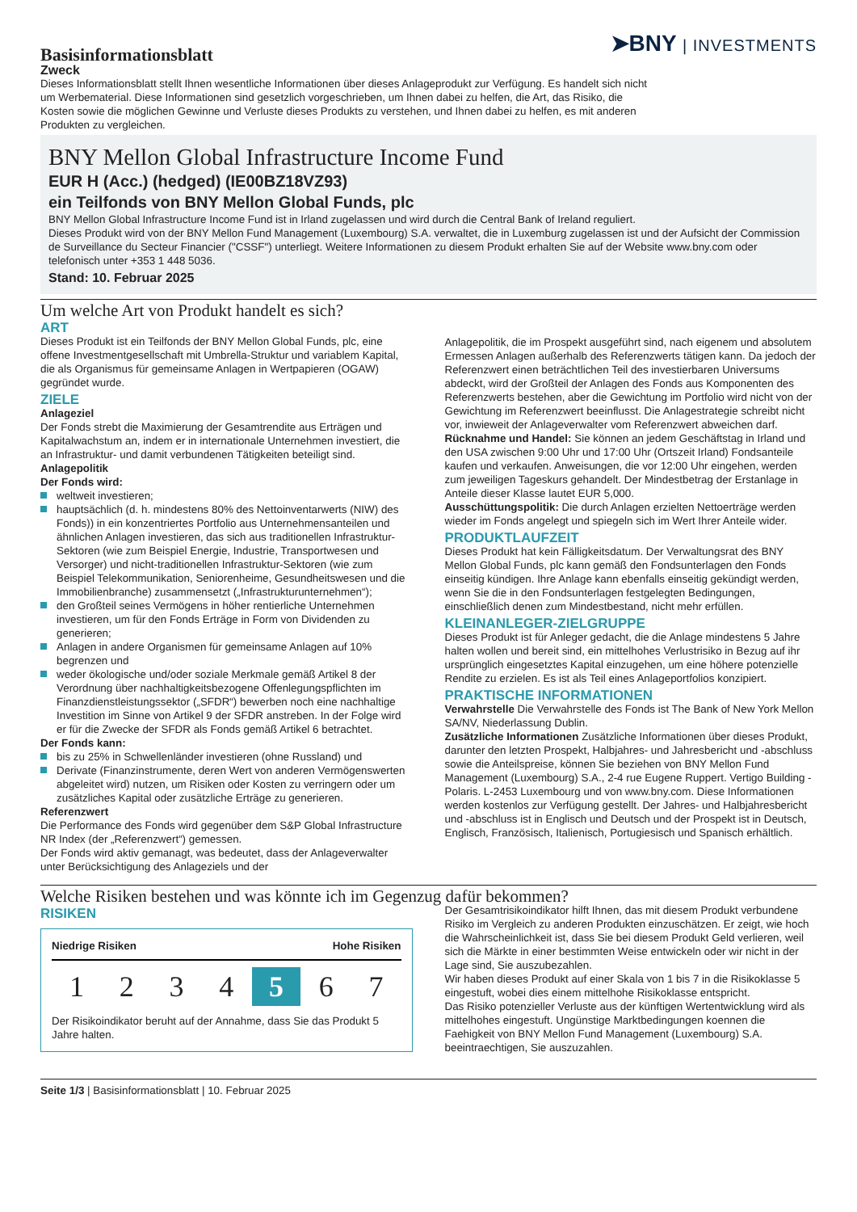Basisinformationsblatt
Zweck
➤BNY | INVESTMENTS
Dieses Informationsblatt stellt Ihnen wesentliche Informationen über dieses Anlageprodukt zur Verfügung. Es handelt sich nicht um Werbematerial. Diese Informationen sind gesetzlich vorgeschrieben, um Ihnen dabei zu helfen, die Art, das Risiko, die Kosten sowie die möglichen Gewinne und Verluste dieses Produkts zu verstehen, und Ihnen dabei zu helfen, es mit anderen Produkten zu vergleichen.
BNY Mellon Global Infrastructure Income Fund
EUR H (Acc.) (hedged) (IE00BZ18VZ93)
ein Teilfonds von BNY Mellon Global Funds, plc
BNY Mellon Global Infrastructure Income Fund ist in Irland zugelassen und wird durch die Central Bank of Ireland reguliert.
Dieses Produkt wird von der BNY Mellon Fund Management (Luxembourg) S.A. verwaltet, die in Luxemburg zugelassen ist und der Aufsicht der Commission de Surveillance du Secteur Financier ("CSSF") unterliegt. Weitere Informationen zu diesem Produkt erhalten Sie auf der Website www.bny.com oder telefonisch unter +353 1 448 5036.
Stand: 10. Februar 2025
Um welche Art von Produkt handelt es sich?
ART
Dieses Produkt ist ein Teilfonds der BNY Mellon Global Funds, plc, eine offene Investmentgesellschaft mit Umbrella-Struktur und variablem Kapital, die als Organismus für gemeinsame Anlagen in Wertpapieren (OGAW) gegründet wurde.
ZIELE
Anlageziel
Der Fonds strebt die Maximierung der Gesamtrendite aus Erträgen und Kapitalwachstum an, indem er in internationale Unternehmen investiert, die an Infrastruktur- und damit verbundenen Tätigkeiten beteiligt sind.
Anlagepolitik
Der Fonds wird:
weltweit investieren;
hauptsächlich (d. h. mindestens 80% des Nettoinventarwerts (NIW) des Fonds)) in ein konzentriertes Portfolio aus Unternehmensanteilen und ähnlichen Anlagen investieren, das sich aus traditionellen Infrastruktur-Sektoren (wie zum Beispiel Energie, Industrie, Transportwesen und Versorger) und nicht-traditionellen Infrastruktur-Sektoren (wie zum Beispiel Telekommunikation, Seniorenheime, Gesundheitswesen und die Immobilienbranche) zusammensetzt („Infrastrukturunternehmen“);
den Großteil seines Vermögens in höher rentierliche Unternehmen investieren, um für den Fonds Erträge in Form von Dividenden zu generieren;
Anlagen in andere Organismen für gemeinsame Anlagen auf 10% begrenzen und
weder ökologische und/oder soziale Merkmale gemäß Artikel 8 der Verordnung über nachhaltigkeitsbezogene Offenlegungspflichten im Finanzdienstleistungssektor („SFDR“) bewerben noch eine nachhaltige Investition im Sinne von Artikel 9 der SFDR anstreben. In der Folge wird er für die Zwecke der SFDR als Fonds gemäß Artikel 6 betrachtet.
Der Fonds kann:
bis zu 25% in Schwellenländer investieren (ohne Russland) und
Derivate (Finanzinstrumente, deren Wert von anderen Vermögenswerten abgeleitet wird) nutzen, um Risiken oder Kosten zu verringern oder um zusätzliches Kapital oder zusätzliche Erträge zu generieren.
Referenzwert
Die Performance des Fonds wird gegenüber dem S&P Global Infrastructure NR Index (der „Referenzwert“) gemessen.
Der Fonds wird aktiv gemanagt, was bedeutet, dass der Anlageverwalter unter Berücksichtigung des Anlageziels und der
Anlagepolitik, die im Prospekt ausgeführt sind, nach eigenem und absolutem Ermessen Anlagen außerhalb des Referenzwerts tätigen kann. Da jedoch der Referenzwert einen beträchtlichen Teil des investierbaren Universums abdeckt, wird der Großteil der Anlagen des Fonds aus Komponenten des Referenzwerts bestehen, aber die Gewichtung im Portfolio wird nicht von der Gewichtung im Referenzwert beeinflusst. Die Anlagestrategie schreibt nicht vor, inwieweit der Anlageverwalter vom Referenzwert abweichen darf.
Rücknahme und Handel: Sie können an jedem Geschäftstag in Irland und den USA zwischen 9:00 Uhr und 17:00 Uhr (Ortszeit Irland) Fondsanteile kaufen und verkaufen. Anweisungen, die vor 12:00 Uhr eingehen, werden zum jeweiligen Tageskurs gehandelt. Der Mindestbetrag der Erstanlage in Anteile dieser Klasse lautet EUR 5,000.
Ausschüttungspolitik: Die durch Anlagen erzielten Nettoerträge werden wieder im Fonds angelegt und spiegeln sich im Wert Ihrer Anteile wider.
PRODUKTLAUFZEIT
Dieses Produkt hat kein Fälligkeitsdatum. Der Verwaltungsrat des BNY Mellon Global Funds, plc kann gemäß den Fondsunterlagen den Fonds einseitig kündigen. Ihre Anlage kann ebenfalls einseitig gekündigt werden, wenn Sie die in den Fondsunterlagen festgelegten Bedingungen, einschließlich denen zum Mindestbestand, nicht mehr erfüllen.
KLEINANLEGER-ZIELGRUPPE
Dieses Produkt ist für Anleger gedacht, die die Anlage mindestens 5 Jahre halten wollen und bereit sind, ein mittelhohes Verlustrisiko in Bezug auf ihr ursprünglich eingesetztes Kapital einzugehen, um eine höhere potenzielle Rendite zu erzielen. Es ist als Teil eines Anlageportfolios konzipiert.
PRAKTISCHE INFORMATIONEN
Verwahrstelle Die Verwahrstelle des Fonds ist The Bank of New York Mellon SA/NV, Niederlassung Dublin.
Zusätzliche Informationen Zusätzliche Informationen über dieses Produkt, darunter den letzten Prospekt, Halbjahres- und Jahresbericht und -abschluss sowie die Anteilspreise, können Sie beziehen von BNY Mellon Fund Management (Luxembourg) S.A., 2-4 rue Eugene Ruppert. Vertigo Building - Polaris. L-2453 Luxembourg und von www.bny.com. Diese Informationen werden kostenlos zur Verfügung gestellt. Der Jahres- und Halbjahresbericht und -abschluss ist in Englisch und Deutsch und der Prospekt ist in Deutsch, Englisch, Französisch, Italienisch, Portugiesisch und Spanisch erhältlich.
Welche Risiken bestehen und was könnte ich im Gegenzug dafür bekommen?
RISIKEN
Niedrige Risiken Hohe Risiken
1 2 3 4 5 6 7
Der Risikoindikator beruht auf der Annahme, dass Sie das Produkt 5 Jahre halten.
Der Gesamtrisikoindikator hilft Ihnen, das mit diesem Produkt verbundene Risiko im Vergleich zu anderen Produkten einzuschätzen. Er zeigt, wie hoch die Wahrscheinlichkeit ist, dass Sie bei diesem Produkt Geld verlieren, weil sich die Märkte in einer bestimmten Weise entwickeln oder wir nicht in der Lage sind, Sie auszubezahlen.
Wir haben dieses Produkt auf einer Skala von 1 bis 7 in die Risikoklasse 5 eingestuft, wobei dies einem mittelhohe Risikoklasse entspricht.
Das Risiko potenzieller Verluste aus der künftigen Wertentwicklung wird als mittelhohes eingestuft. Ungünstige Marktbedingungen koennen die Faehigkeit von BNY Mellon Fund Management (Luxembourg) S.A. beeintraechtigen, Sie auszuzahlen.
Seite 1/3 | Basisinformationsblatt | 10. Februar 2025